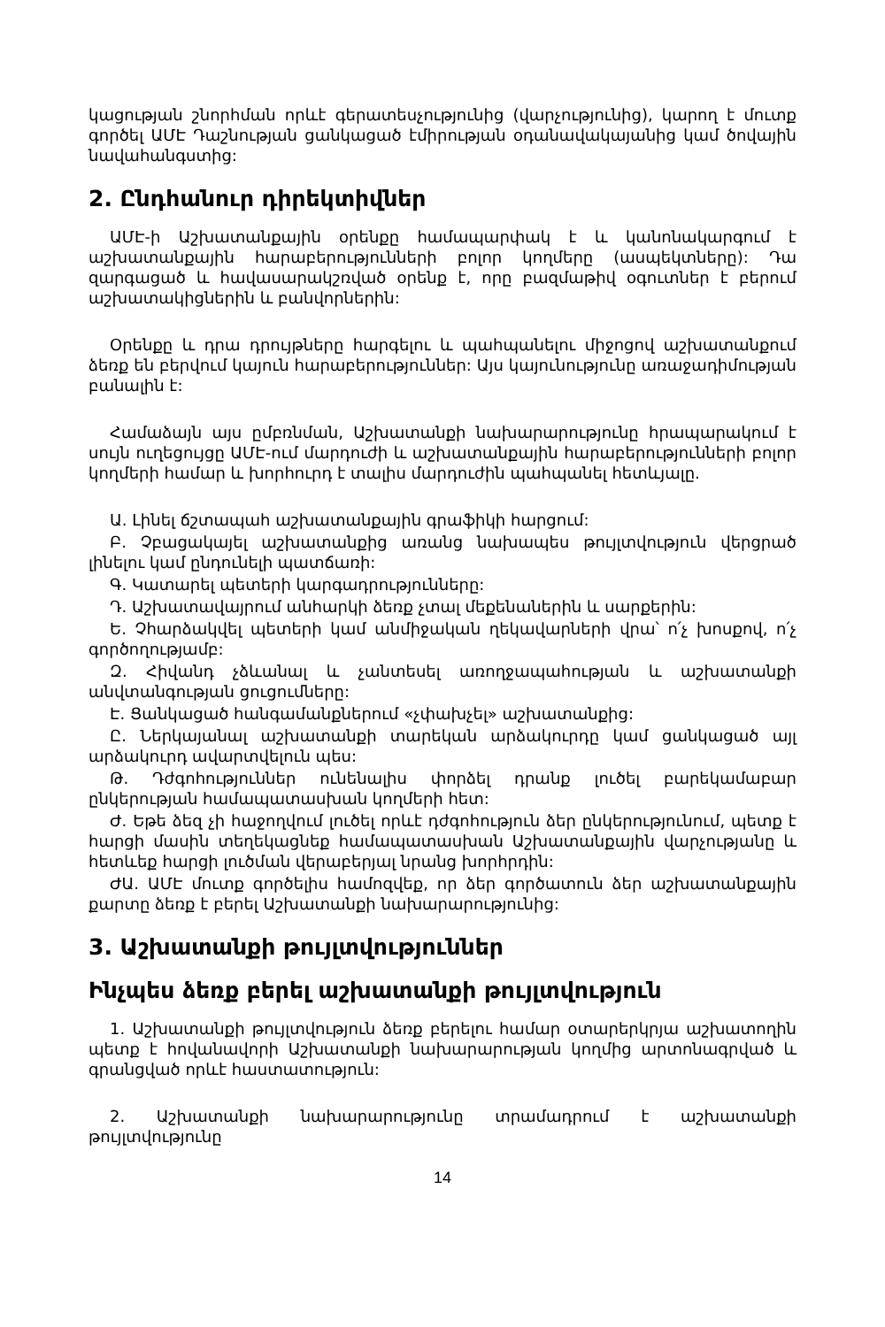կացության շնորհման որևէ գերատեսչությունից (վարչությունից), կարող է մուտք գործել ԱՄԷ Դաշնության ցանկացած էմիրության օդանավակայանից կամ ծովային նավահանգստից:
2. Ընդհանուր դիրեկտիվներ
ԱՄԷ-ի Աշխատանքային օրենքը համապարփակ է և կանոնակարգում է աշխատանքային հարաբերությունների բոլոր կողմերը (ասպեկտները): Դա զարգացած և հավասարակշռված օրենք է, որը բազմաթիվ օգուտներ է բերում աշխատակիցներին և բանվորներին:
Օրենքը և դրա դրույթները հարգելու և պահպանելու միջոցով աշխատանքում ձեռք են բերվում կայուն հարաբերություններ: Այս կայունությունը առաջադիմության բանալին է:
Համաձայն այս ըմբռնման, Աշխատանքի նախարարությունը հրապարակում է սույն ուղեցույցը ԱՄԷ-ում մարդուժի և աշխատանքային հարաբերությունների բոլոր կողմերի համար և խորհուրդ է տալիս մարդուժին պահպանել հետևյալը.
Ա. Լինել ճշտապահ աշխատանքային գրաֆիկի հարցում:
Բ. Չբացակայել աշխատանքից առանց նախապես թույլտվություն վերցրած լինելու կամ ընդունելի պատճառի:
Գ. Կատարել պետերի կարգադրությունները:
Դ. Աշխատավայրում անհարկի ձեռք չտալ մեքենաներին և սարքերին:
Ե. Չհարձակվել պետերի կամ անմիջական ղեկավարների վրա՝ ո՛չ խոսքով, ո՛չ գործողությամբ:
Զ. Հիվանդ չձևանալ և չանտեսել առողջապահության և աշխատանքի անվտանգության ցուցումները:
Է. Ցանկացած հանգամանքներում «չփախչել» աշխատանքից:
Ը. Ներկայանալ աշխատանքի տարեկան արձակուրդը կամ ցանկացած այլ արձակուրդ ավարտվելուն պես:
Թ. Դժգոհություններ ունենալիս փորձել դրանք լուծել բարեկամաբար ընկերության համապատասխան կողմերի հետ:
Ժ. Եթե ձեզ չի հաջողվում լուծել որևէ դժգոհություն ձեր ընկերությունում, պետք է հարցի մասին տեղեկացնեք համապատասխան Աշխատանքային վարչությանը և հետևեք հարցի լուծման վերաբերյալ նրանց խորհրդին:
ԺԱ. ԱՄԷ մուտք գործելիս համոզվեք, որ ձեր գործատուն ձեր աշխատանքային քարտը ձեռք է բերել Աշխատանքի նախարարությունից:
3. Աշխատանքի թույլտվություններ
Ինչպես ձեռք բերել աշխատանքի թույլտվություն
1. Աշխատանքի թույլտվություն ձեռք բերելու համար օտարերկրյա աշխատողին պետք է հովանավորի Աշխատանքի նախարարության կողմից արտոնագրված և գրանցված որևէ հաստատություն:
2. Աշխատանքի նախարարությունը տրամադրում է աշխատանքի թույլտվությունը
14